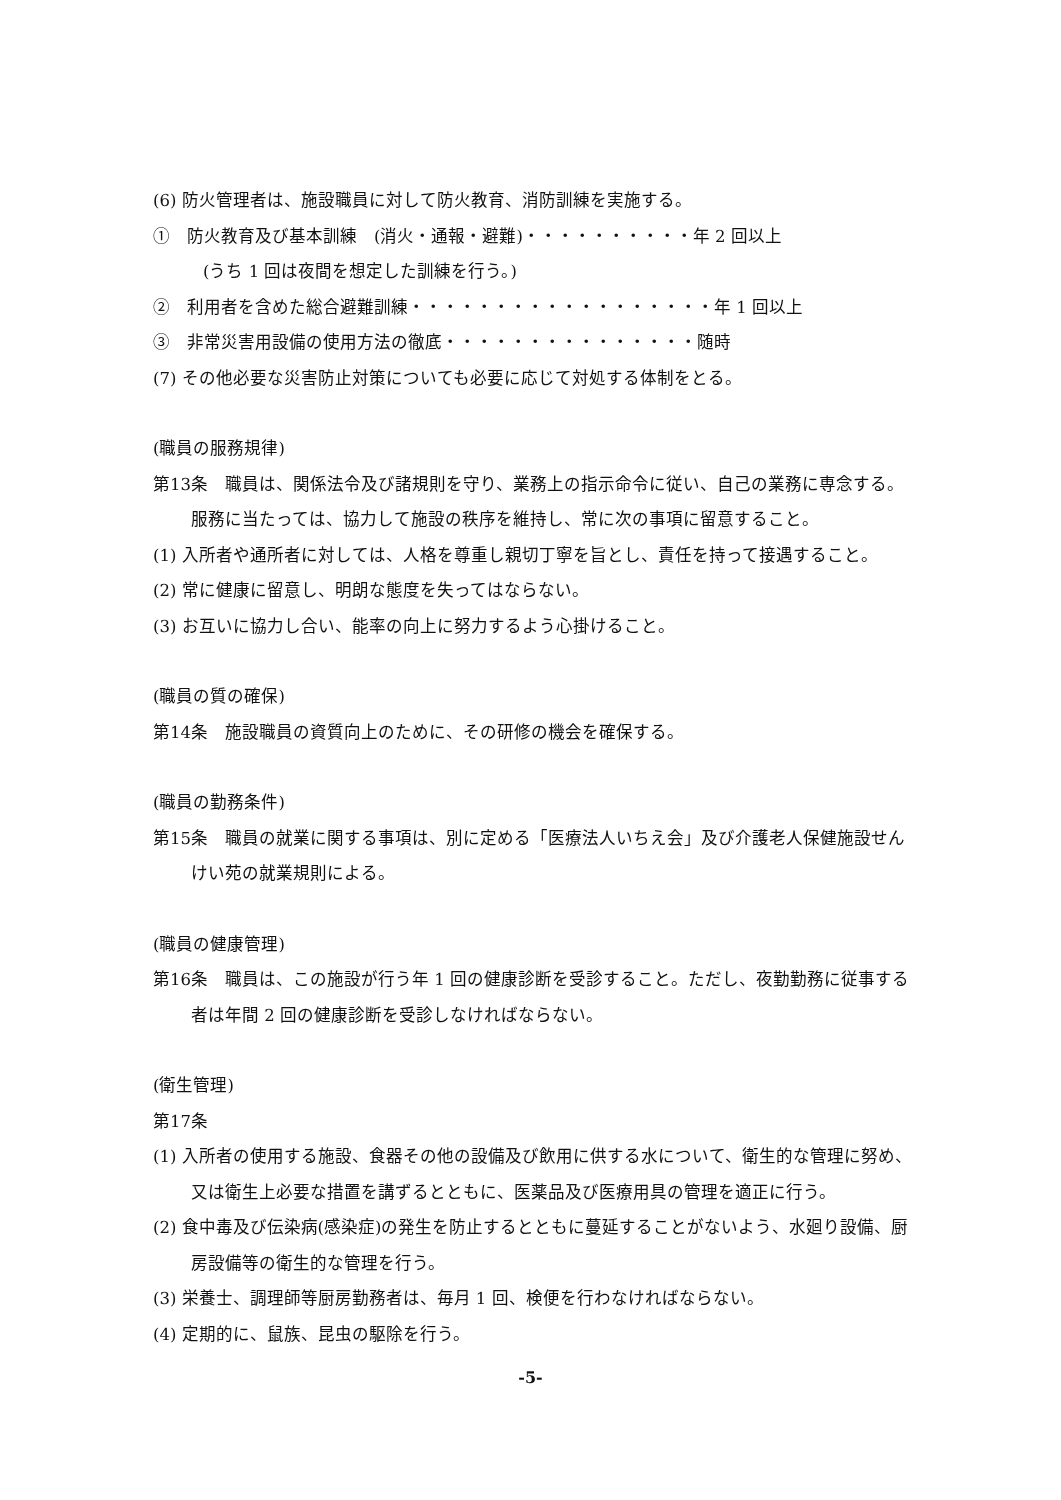(6) 防火管理者は、施設職員に対して防火教育、消防訓練を実施する。
①　防火教育及び基本訓練　(消火・通報・避難)・・・・・・・・・・年 2 回以上
(うち 1 回は夜間を想定した訓練を行う。)
②　利用者を含めた総合避難訓練・・・・・・・・・・・・・・・・・・年 1 回以上
③　非常災害用設備の使用方法の徹底・・・・・・・・・・・・・・・随時
(7) その他必要な災害防止対策についても必要に応じて対処する体制をとる。
(職員の服務規律)
第13条　職員は、関係法令及び諸規則を守り、業務上の指示命令に従い、自己の業務に専念する。服務に当たっては、協力して施設の秩序を維持し、常に次の事項に留意すること。
(1) 入所者や通所者に対しては、人格を尊重し親切丁寧を旨とし、責任を持って接遇すること。
(2) 常に健康に留意し、明朗な態度を失ってはならない。
(3) お互いに協力し合い、能率の向上に努力するよう心掛けること。
(職員の質の確保)
第14条　施設職員の資質向上のために、その研修の機会を確保する。
(職員の勤務条件)
第15条　職員の就業に関する事項は、別に定める「医療法人いちえ会」及び介護老人保健施設せんけい苑の就業規則による。
(職員の健康管理)
第16条　職員は、この施設が行う年 1 回の健康診断を受診すること。ただし、夜勤勤務に従事する者は年間 2 回の健康診断を受診しなければならない。
(衛生管理)
第17条
(1) 入所者の使用する施設、食器その他の設備及び飲用に供する水について、衛生的な管理に努め、又は衛生上必要な措置を講ずるとともに、医薬品及び医療用具の管理を適正に行う。
(2) 食中毒及び伝染病(感染症)の発生を防止するとともに蔓延することがないよう、水廻り設備、厨房設備等の衛生的な管理を行う。
(3) 栄養士、調理師等厨房勤務者は、毎月 1 回、検便を行わなければならない。
(4) 定期的に、鼠族、昆虫の駆除を行う。
-5-